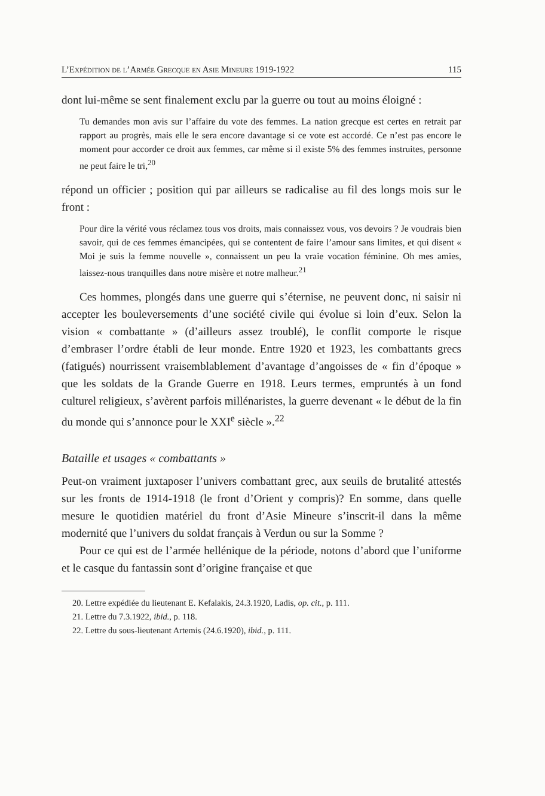L’Expédition de l’Armée Grecque en Asie Mineure 1919-1922 115
dont lui-même se sent finalement exclu par la guerre ou tout au moins éloigné :
Tu demandes mon avis sur l’affaire du vote des femmes. La nation grecque est certes en retrait par rapport au progrès, mais elle le sera encore davantage si ce vote est accordé. Ce n’est pas encore le moment pour accorder ce droit aux femmes, car même si il existe 5% des femmes instruites, personne ne peut faire le tri,<sup>20</sup>
répond un officier ; position qui par ailleurs se radicalise au fil des longs mois sur le front :
Pour dire la vérité vous réclamez tous vos droits, mais connaissez vous, vos devoirs ? Je voudrais bien savoir, qui de ces femmes émancipées, qui se contentent de faire l’amour sans limites, et qui disent « Moi je suis la femme nouvelle », connaissent un peu la vraie vocation féminine. Oh mes amies, laissez-nous tranquilles dans notre misère et notre malheur.<sup>21</sup>
Ces hommes, plongés dans une guerre qui s’éternise, ne peuvent donc, ni saisir ni accepter les bouleversements d’une société civile qui évolue si loin d’eux. Selon la vision « combattante » (d’ailleurs assez troublé), le conflit comporte le risque d’embraser l’ordre établi de leur monde. Entre 1920 et 1923, les combattants grecs (fatigués) nourrissent vraisemblablement d’avantage d’angoisses de « fin d’époque » que les soldats de la Grande Guerre en 1918. Leurs termes, empruntés à un fond culturel religieux, s’avèrent parfois millénaristes, la guerre devenant « le début de la fin du monde qui s’annonce pour le XXI<sup>e</sup> siècle ».<sup>22</sup>
Bataille et usages « combattants »
Peut-on vraiment juxtaposer l’univers combattant grec, aux seuils de brutalité attestés sur les fronts de 1914-1918 (le front d’Orient y compris)? En somme, dans quelle mesure le quotidien matériel du front d’Asie Mineure s’inscrit-il dans la même modernité que l’univers du soldat français à Verdun ou sur la Somme ?
Pour ce qui est de l’armée hellénique de la période, notons d’abord que l’uniforme et le casque du fantassin sont d’origine française et que
20. Lettre expédiée du lieutenant E. Kefalakis, 24.3.1920, Ladis, op. cit., p. 111.
21. Lettre du 7.3.1922, ibid., p. 118.
22. Lettre du sous-lieutenant Artemis (24.6.1920), ibid., p. 111.